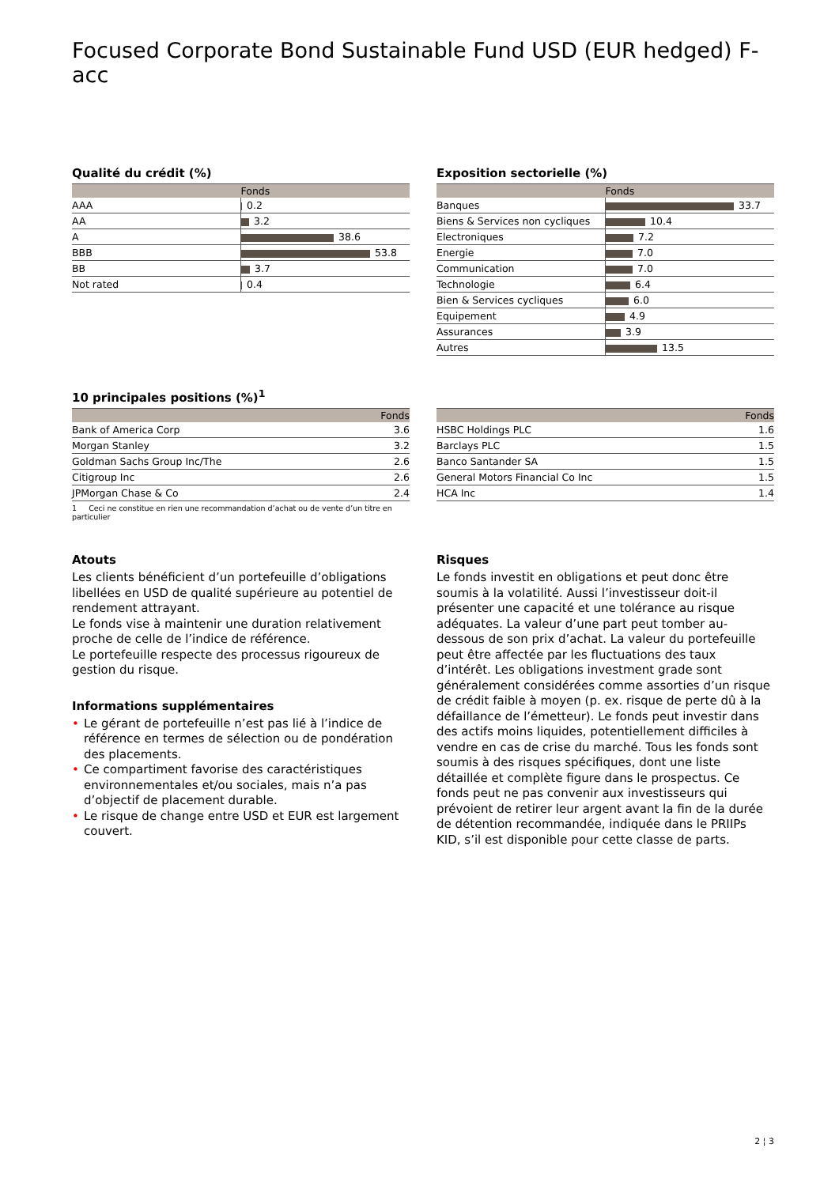Focused Corporate Bond Sustainable Fund USD (EUR hedged) F-acc
Qualité du crédit (%)
| | Fonds |
| --- | --- |
| AAA | 0.2 |
| AA | 3.2 |
| A | 38.6 |
| BBB | 53.8 |
| BB | 3.7 |
| Not rated | 0.4 |
Exposition sectorielle (%)
| | Fonds |
| --- | --- |
| Banques | 33.7 |
| Biens & Services non cycliques | 10.4 |
| Electroniques | 7.2 |
| Energie | 7.0 |
| Communication | 7.0 |
| Technologie | 6.4 |
| Bien & Services cycliques | 6.0 |
| Equipement | 4.9 |
| Assurances | 3.9 |
| Autres | 13.5 |
10 principales positions (%)<sup>1</sup>
| | Fonds |
| --- | --- |
| Bank of America Corp | 3.6 |
| Morgan Stanley | 3.2 |
| Goldman Sachs Group Inc/The | 2.6 |
| Citigroup Inc | 2.6 |
| JPMorgan Chase & Co | 2.4 |
1 Ceci ne constitue en rien une recommandation d’achat ou de vente d’un titre en particulier
| | Fonds |
| --- | --- |
| HSBC Holdings PLC | 1.6 |
| Barclays PLC | 1.5 |
| Banco Santander SA | 1.5 |
| General Motors Financial Co Inc | 1.5 |
| HCA Inc | 1.4 |
Atouts
Les clients bénéficient d’un portefeuille d’obligations libellées en USD de qualité supérieure au potentiel de rendement attrayant.
Le fonds vise à maintenir une duration relativement proche de celle de l’indice de référence.
Le portefeuille respecte des processus rigoureux de gestion du risque.
Informations supplémentaires
• Le gérant de portefeuille n’est pas lié à l’indice de référence en termes de sélection ou de pondération des placements.
• Ce compartiment favorise des caractéristiques environnementales et/ou sociales, mais n’a pas d’objectif de placement durable.
• Le risque de change entre USD et EUR est largement couvert.
Risques
Le fonds investit en obligations et peut donc être soumis à la volatilité. Aussi l’investisseur doit-il présenter une capacité et une tolérance au risque adéquates. La valeur d’une part peut tomber au-dessous de son prix d’achat. La valeur du portefeuille peut être affectée par les fluctuations des taux d’intérêt. Les obligations investment grade sont généralement considérées comme assorties d’un risque de crédit faible à moyen (p. ex. risque de perte dû à la défaillance de l’émetteur). Le fonds peut investir dans des actifs moins liquides, potentiellement difficiles à vendre en cas de crise du marché. Tous les fonds sont soumis à des risques spécifiques, dont une liste détaillée et complète figure dans le prospectus. Ce fonds peut ne pas convenir aux investisseurs qui prévoient de retirer leur argent avant la fin de la durée de détention recommandée, indiquée dans le PRIIPs KID, s’il est disponible pour cette classe de parts.
2 ¦ 3